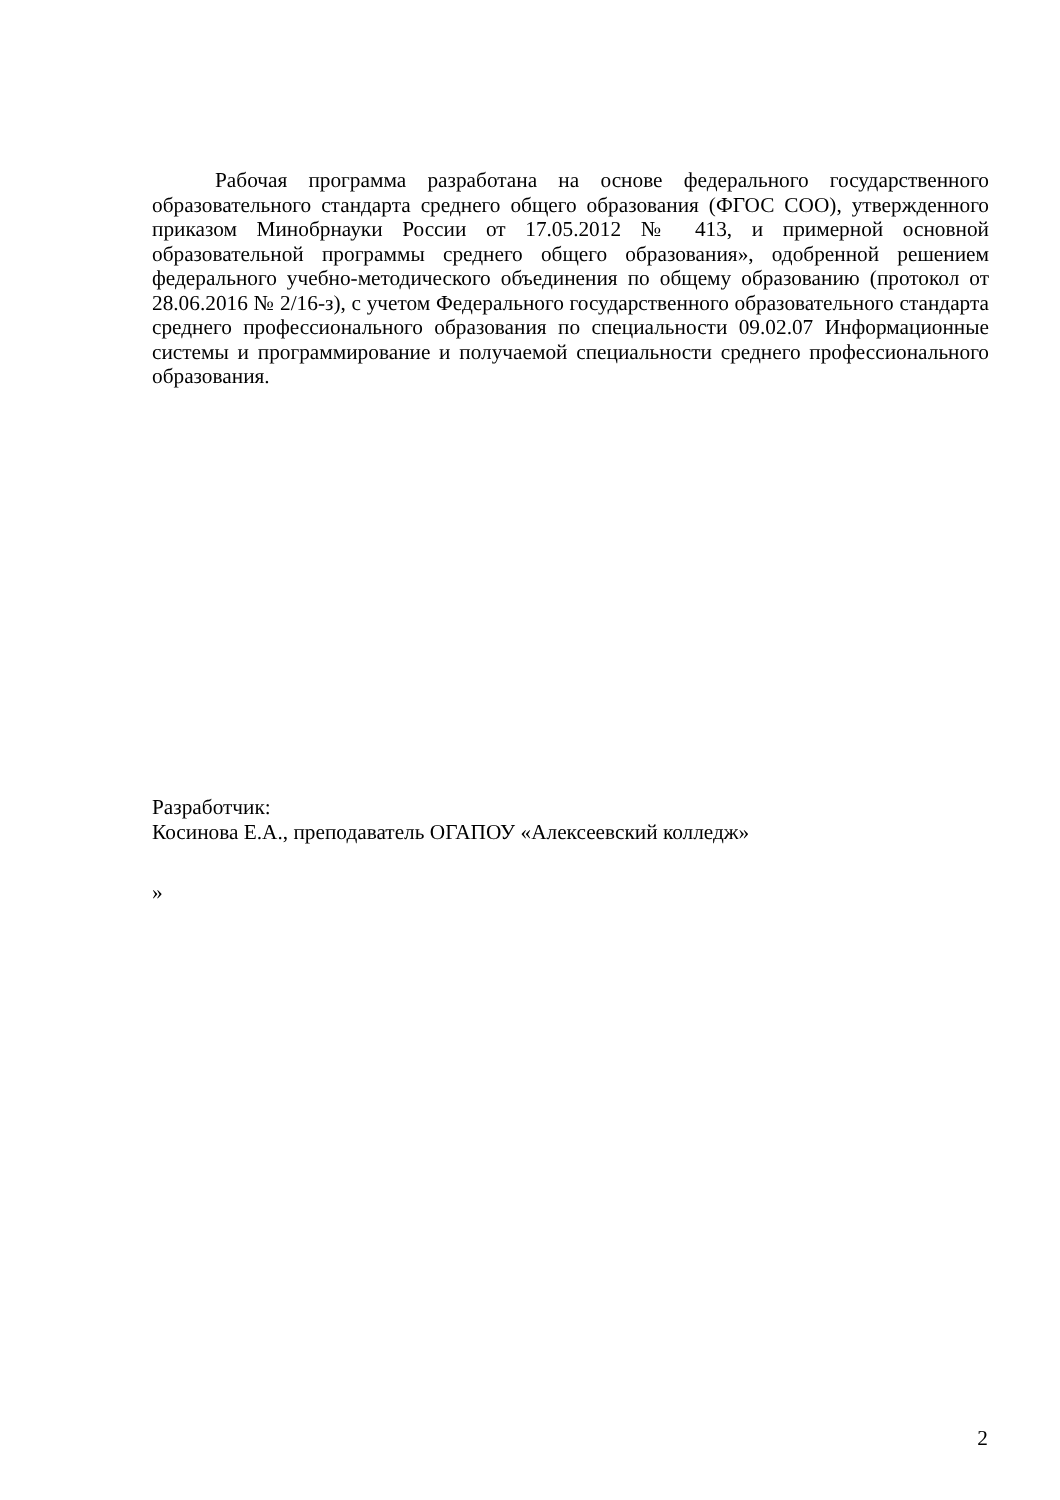Рабочая программа разработана на основе федерального государственного образовательного стандарта среднего общего образования (ФГОС СОО), утвержденного приказом Минобрнауки России от 17.05.2012 № 413, и примерной основной образовательной программы среднего общего образования», одобренной решением федерального учебно-методического объединения по общему образованию (протокол от 28.06.2016 № 2/16-з), с учетом Федерального государственного образовательного стандарта среднего профессионального образования по специальности 09.02.07 Информационные системы и программирование и получаемой специальности среднего профессионального образования.
Разработчик:
Косинова Е.А., преподаватель ОГАПОУ «Алексеевский колледж»
»
2